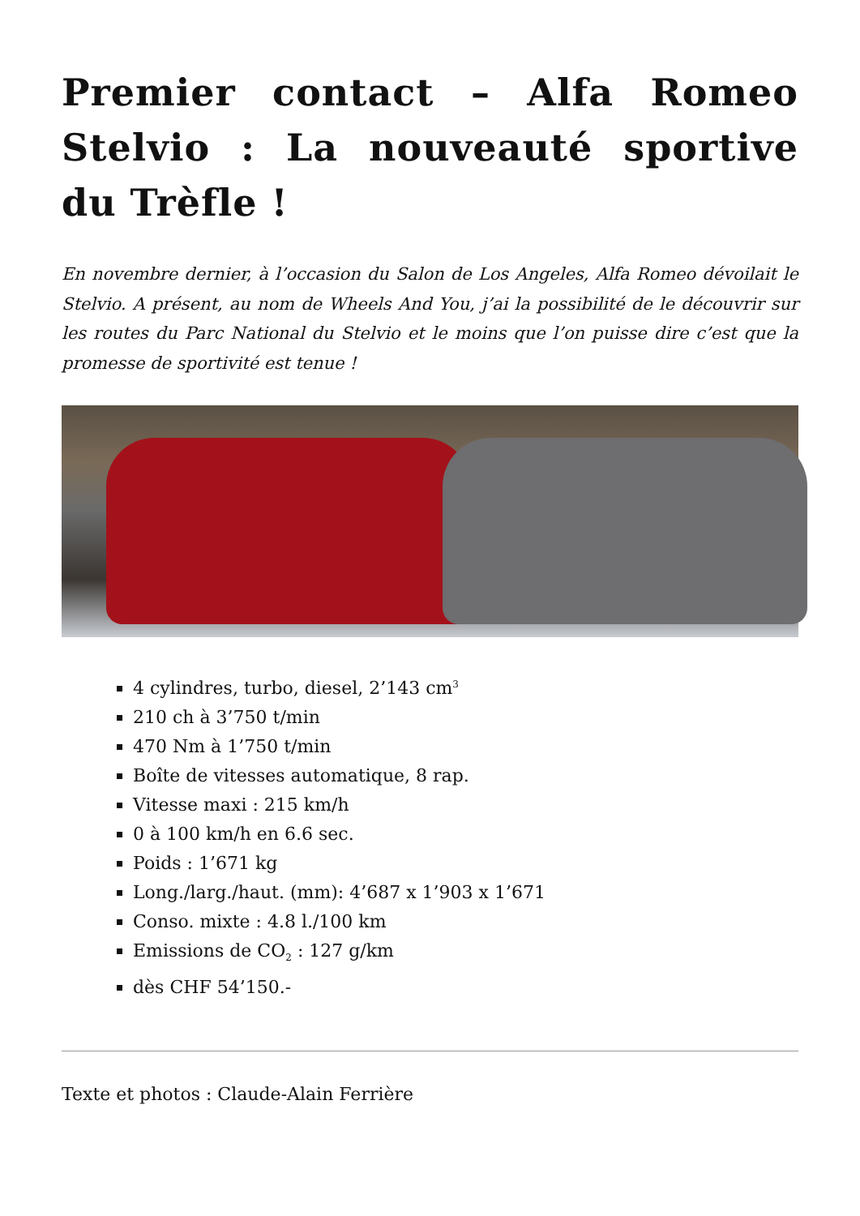Premier contact – Alfa Romeo Stelvio : La nouveauté sportive du Trèfle !
En novembre dernier, à l’occasion du Salon de Los Angeles, Alfa Romeo dévoilait le Stelvio. A présent, au nom de Wheels And You, j’ai la possibilité de le découvrir sur les routes du Parc National du Stelvio et le moins que l’on puisse dire c’est que la promesse de sportivité est tenue !
4 cylindres, turbo, diesel, 2’143 cm<sup>3</sup>
210 ch à 3’750 t/min
470 Nm à 1’750 t/min
Boîte de vitesses automatique, 8 rap.
Vitesse maxi : 215 km/h
0 à 100 km/h en 6.6 sec.
Poids : 1’671 kg
Long./larg./haut. (mm): 4’687 x 1’903 x 1’671
Conso. mixte : 4.8 l./100 km
Emissions de CO<sub>2</sub> : 127 g/km
dès CHF 54’150.-
Texte et photos : Claude-Alain Ferrière